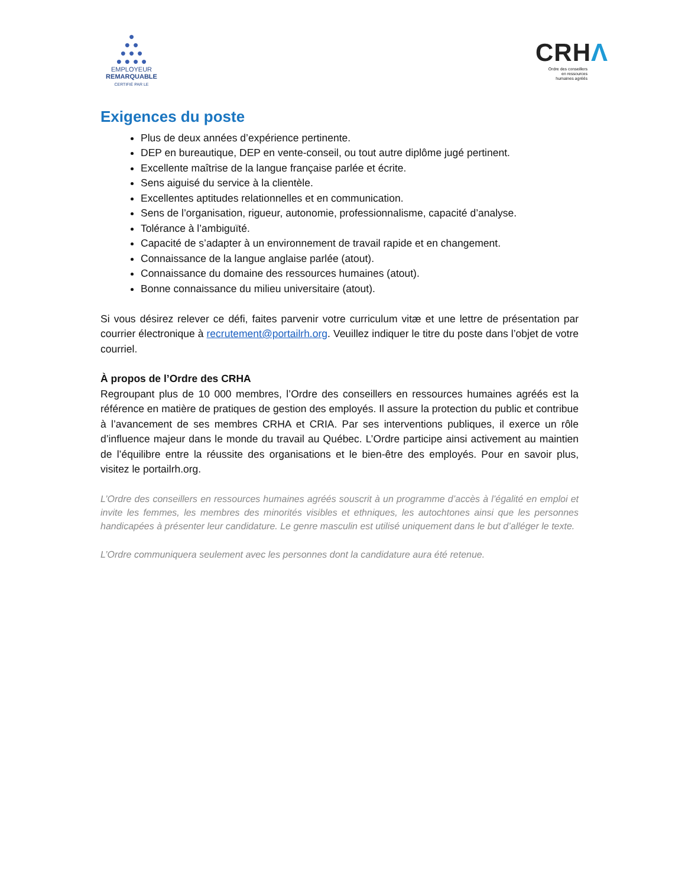●
● ●
● ● ●
● ● ● ●
EMPLOYEUR
REMARQUABLE
CERTIFIÉ PAR LE
CRHΛ
Ordre des conseillers
en ressources
humaines agréés
Exigences du poste
Plus de deux années d’expérience pertinente.
DEP en bureautique, DEP en vente-conseil, ou tout autre diplôme jugé pertinent.
Excellente maîtrise de la langue française parlée et écrite.
Sens aiguisé du service à la clientèle.
Excellentes aptitudes relationnelles et en communication.
Sens de l’organisation, rigueur, autonomie, professionnalisme, capacité d’analyse.
Tolérance à l’ambiguïté.
Capacité de s’adapter à un environnement de travail rapide et en changement.
Connaissance de la langue anglaise parlée (atout).
Connaissance du domaine des ressources humaines (atout).
Bonne connaissance du milieu universitaire (atout).
Si vous désirez relever ce défi, faites parvenir votre curriculum vitæ et une lettre de présentation par courrier électronique à recrutement@portailrh.org. Veuillez indiquer le titre du poste dans l’objet de votre courriel.
À propos de l’Ordre des CRHA
Regroupant plus de 10 000 membres, l’Ordre des conseillers en ressources humaines agréés est la référence en matière de pratiques de gestion des employés. Il assure la protection du public et contribue à l’avancement de ses membres CRHA et CRIA. Par ses interventions publiques, il exerce un rôle d’influence majeur dans le monde du travail au Québec. L’Ordre participe ainsi activement au maintien de l’équilibre entre la réussite des organisations et le bien-être des employés. Pour en savoir plus, visitez le portailrh.org.
L’Ordre des conseillers en ressources humaines agréés souscrit à un programme d’accès à l’égalité en emploi et invite les femmes, les membres des minorités visibles et ethniques, les autochtones ainsi que les personnes handicapées à présenter leur candidature. Le genre masculin est utilisé uniquement dans le but d’alléger le texte.
L’Ordre communiquera seulement avec les personnes dont la candidature aura été retenue.